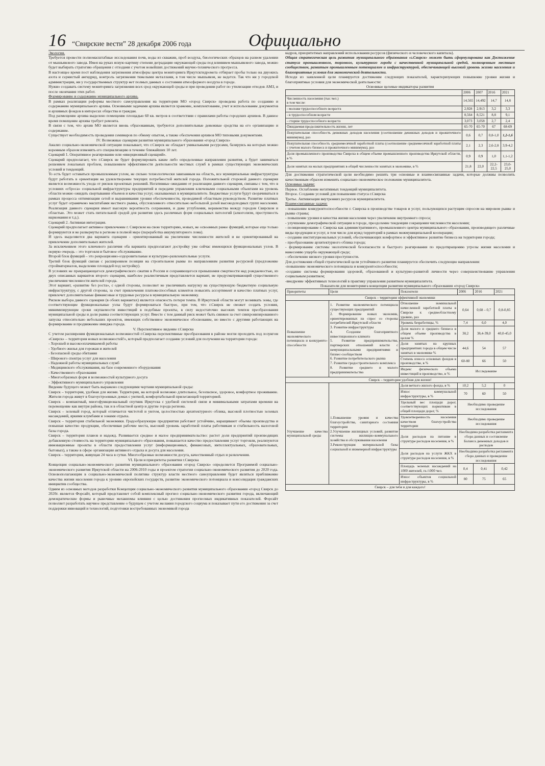16 “Свирские вести” 28 декабря 2006 года Официально
Экология.
Требуется провести полномасштабные исследования почв, воды из скважин, проб воздуха, биологических образцов на разном удалении от мышьякового завода. Имея на руках ясную картину степени деградации окружающей среды под влиянием мышьякового завода, можно будет выбирать стратегию обращения с отходами с учетом новейших достижений научно-технического прогресса.
В настоящее время пост наблюдения загрязнения атмосферы центра мониторинга Иркутскгидромета отбирает пробы только на двуокись азота и сернистый ангидрид, контроль загрязнения тяжелыми металлами, в том числе мышьяком, не ведется. Так что ни у городской администрации, ни у государственных структур нет полных данных о состоянии атмосферного воздуха в городе.
Нужно создавать систему мониторинга загрязнения всех сред окружающей среды и при проведении работ по утилизации отходов АМЗ, и после окончания этих работ.
Формирование и содержание муниципального архива.
В рамках реализации реформы местного самоуправления на территории МО «город Свирск» проведена работа по созданию и содержанию муниципального архива. Основными задачами архива является хранение, комплектование, учет и использование документов и архивных фондов в интересах общества и граждан.
Под размещение архива выделено помещение площадью 60 кв. метров в соответствии с правилами работы городских архивов. В данное время помещение архива требует ремонта.
В связи с тем, что архив МО является вновь образованным, требуются дополнительные денежные средства на его организацию и содержание.
Существует необходимость проведения семинаров по обмену опытом, а также обеспечения архивов МО типовыми документами.
IV. Возможные сценарии развития муниципального образования «город Свирск»
Анализ социально-экономической ситуации показывает, что г.Свирск не обладает уникальными ресурсами, базируясь на которых можно коренным образом изменить его специализацию в течение ближайших 10 лет.
Сценарий 1. Оперативное реагирование или «инерционный сценарий».
Сценарий предполагает, что г.Свирск не будет формулировать какие либо определенные направления развития, а будет заниматься решением локальных проблем, повышением эффективности деятельности местных служб в рамках существующих экономических условий и тенденций.
То есть будет оставаться промышленным узлом, не сильно технологически завязанным на область, все муниципальные инфраструктуры будут работать в ориентации на удовлетворение текущих потребностей жителей города. Положительной стороной данного сценария является возможность ухода от рисков проектных решений. Негативные ожидания от реализации данного сценария, связаны с тем, что в условиях «сброса» социальной инфраструктуры предприятий и передачи управления ключевыми социальными объектами на уровень области можно ожидать свертывания объемов и качества услуг, оказываемых в муниципалитете. Бюджетные услуги будут сворачиваться в рамках процесса оптимизации сетей и выравнивания уровня обеспеченности, проводимой областным руководством. Развитие платных услуг будет ограничено масштабами местного рынка, обусловленного относительно небольшой долей высокодоходных групп населения. Реализация данного сценария имеет высокую вероятность сохранения, и даже углубления, неравенства между городом Свирском и областью. Это может стать питательной средой для развития здесь различных форм социальных патологий (алкоголизм, преступность наркомания и т.д.).
Сценарий 2. Активная интеграция.
Сценарий предполагает активное привлечение г. Свирском на свою территорию, новых, не освоенных ранее функций, которые еще только формируются и не развернуты в регионе в полной мере (переработка аккумуляторного лома).
И здесь выделяются два варианта сценария - ориентированный на увеличение численности жителей и не ориентированный на привлечение дополнительных жителей.
За исключением этого ключевого различия оба варианта предполагают достройку уже сейчас имеющихся функциональных узлов. В первую очередь – это торговля и бытовое обслуживание.
Второй блок функций – это рекреационно-оздоровительные и культурно-развлекательные услуги.
Третий блок функций связан с расширением позиции на строительном рынке по направлениям развития ресурсной (предложение стройматериалов, выделение площадей под застройку).
В условиях не прекращающегося демографического сжатия в России и сохраняющегося превышения смертности над рождаемостью, из двух описанных вариантов второго сценария, наиболее реалистичным представляется вариант, не предусматривающий существенного увеличения численности жителей города.
Этот вариант, «развитие без роста», с одной стороны, позволяет не увеличивать нагрузку на существующую бюджетную социальную инфраструктуру, с другой стороны, за счет привлечения платежеспособных клиентов повысить ассортимент и качество платных услуг, привлечет дополнительные финансовые и трудовые ресурсы в муниципальную экономику.
Риском выбора данного сценария (в обоих вариантах) является опасность потери темпа. В Иркутской области могут возникать зоны, где соответствующие функциональные узлы будут формироваться быстрее, при том, что г.Свирск не сможет создать условия, минимизирующие сроки окупаемости инвестиций в подобные проекты, в силу недостаточно высоких темпов преобразования муниципальной среды и доли рынка соответствующих услуг. Вместе с тем данный риск может быть снижен за счет синхронизированного запуска относительно небольших проектов, имеющих собственное экономическое обоснование, но вместе с другими работающих на формирование и продвижение имиджа города.
V. Перспективное видение г.Свирска
С учетом расширения функциональных возможностей г.Свирска перспективные преобразования в районе могли проходить под лозунгом «Свирск» – территория новых возможностей!», который предполагает создание условий для получения на территории города:
- Хорошей и высокооплачиваемой работы
- Удобного жилья для горожан и жителей
- Безопасной среды обитания
- Широкого спектра услуг для населения
- Надежной работы муниципальных служб
- Медицинского обслуживания, на базе современного оборудования
- Качественного образования
- Многообразных форм и возможностей культурного досуга
- Эффективного муниципального управления
Видение будущего может быть выражено следующими чертами муниципальной среды:
Свирск – территория, удобная для жизни. Территория, на которой возможно длительное, безопасное, здоровое, комфортное проживание. Жители города живут в благоустроенных домах с уютной, комфортабельной прилегающей территорией.
Свирск – компактный, многофункциональный спутник Иркутска с удобной системой связи и минимальными затратами времени на перемещение как внутри района, так и в областной центр и другие города региона.
Свирск – зеленый город, который отличается чистотой и уютом, целостностью архитектурного облика, высокой плотностью зеленых насаждений, яркими клумбами и зонами отдыха.
Свирск – территория стабильной экономики. Градообразующие предприятия работают устойчиво, наращивают объемы производства и повышая качество продукции, обеспечивая рабочие места, высокий уровень заработной платы работникам и стабильность налоговой базы города.
Свирск – территория планов и надежд. Развивается среднее и малое предпринимательство: растет доля предприятий производящих добавленную стоимость на территории муниципального образования, повышается качество предоставления услуг торговли, реализуются инновационные проекты в области предоставления услуг (информационных, финансовых, интеллектуальных, образовательных, бытовых), а также в сфере организации активного отдыха и досуга для населения.
Свирск – территория, живущая 24 часа в сутки. Многообразные возможности досуга, качественный отдых и развлечения.
VI. Цели и приоритеты развития г.Свирска
Концепция социально-экономического развития муниципального образования «город Свирск» определяется Программой социально-экономического развития Иркутской области на 2006-2010 годы и проектом стратегии социально-экономического развития до 2020 года. Основополагающим в социально-экономической политике структур власти местного самоуправления будет являться приближение качества жизни населения города к уровню европейских государств, развитие экономического потенциала и консолидация гражданских инициатив сообщества.
Одним из основных методов разработки Концепции социально-экономического развития муниципального образования «город Свирск до 2020г. является Форсайт, который представляет собой комплексный прогноз социально-экономического развития города, включающий демократические формы и рыночные механизмы влияния с целью достижения прогнозных индикативных показателей. Форсайт позволяет разработать научное представление о будущем с учетом желания городского социума и показывает пути его достижения за счет поддержки инноваций и технологий, подготовки востребованных экономикой города
кадров, приоритетных направлений использования ресурсов (физического и человеческого капитала).
Общая стратегическая цель развития муниципального образования «г.Свирск» может быть сформулирована как Достижение статуса промышленного, торгового, культурного города с качественной муниципальной средой, полноценным местным сообществом, развитым промышленным потенциалом и инфраструктурой, обеспечивающей высокий уровень жизни населения и благоприятные условия для экономической деятельности.
Исходя из заявленной цели планируется достижение следующих показателей, характеризующих повышение уровня жизни и благоприятные условия для экономической деятельности:
Основные целевые индикаторы развития
| | 2006 | 2007 | 2016 | 2021 |
| --- | --- | --- | --- | --- |
| Численность населения (тыс.чел.) в том числе: | 14,565 | 14,492 | 14,7 | 14,8 |
| - моложе трудоспособного возраста | 2,928 | 2,913 | 3,2 | 3,3 |
| - в трудоспособном возрасте | 8,564 | 8,521 | 8,8 | 9,1 |
| - старше трудоспособного возраста | 3,073 | 3,058 | 2,7 | 2,4 |
| Ожидаемая продолжительность жизни, лет | 65-70 | 65-70 | 67 | 68-69 |
| Покупательная способность денежных доходов населения (соотношение денежных доходов и прожиточного минимума), раз | 0,6 | 0,7 | 0,8-1,0 | 1,2-1,6 |
| Покупательная способность среднемесячной заработной платы (соотношение среднемесячной заработной платы с учетом малого бизнеса и прожиточного минимума), раз | 2,1 | 2,3 | 2,6-2,8 | 3,9-4,2 |
| Доля промышленного производства Свирска в общем объеме промышленного производства Иркутской области, в % | 0,9 | 0,9 | 1,0 | 1,1-1,2 |
| Доля занятых на малых предприятиях в общей численности занятых в экономике, в % | 21,8 | 22,0 | 22,2-22,5 | 23,0-25,0 |
Для достижения стратегической цели необходимо решить три основные и взаимосвязанные задачи, которые должны позволить качественным образом изменить социально-экономическое положение муниципалитета.
Основные задачи:
Первое. Ослабление негативных тенденций муниципалитета.
Второе. Создание условий для повышения статуса г.Свирска
Третье. Активизация внутренних ресурсов муниципалитета.
Взаимосвязанные задачи:
- повышение конкурентоспособности г. Свирска в производстве товаров и услуг, пользующихся растущим спросом на мировом рынке и рынке страны;
- повышение уровня и качества жизни населения через увеличение внутреннего спроса;
- улучшение демографической ситуации в городе, преодоление тенденции сокращения численности населения;
- позиционирование г. Свирска как административного, промышленного центра муниципального образования, производящего различные виды продукции и услуг, в том числе для нужд территорий в рамках межмуниципальной кооперации;
- создание институциональных условий, обеспечивающих комфортное и эффективное развитие бизнеса на территории города;
- преобразование архитектурного облика города;
- формирование системы экологической безопасности и быстрого реагирования по предотвращению угрозы жизни населения и нанесению ущерба окружающей среде;
- обеспечение низкого уровня преступности.
Для достижения общей стратегической цели устойчивого развития планируется обеспечить следующие направления:
-повышение экономического потенциала и конкурентоспособности;
-создание системы формирования здоровой, образованной и культурно-развитой личности через совершенствование управления социальным развитием;
-внедрение эффективных технологий в практику управления развитием муниципалитета.
Показатели для мониторинга концепции развития муниципального образования «город Свирск»
| Приоритеты | Цели | Показатели | 2006 | 2016 | 2021 |
| --- | --- | --- | --- | --- | --- |
| Свирск – территория эффективной экономики | | | | | |
| Повышение экономического потенциала и конкуренто-способности | 1. Развитие экономического потенциала существующих предприятий 2. Формирование новых экономик, ориентированных на спрос со стороны потребителей Иркутской области 3. Развитие инфраструктуры 4. Создание благоприятного инвестиционного климата 5. Развитие предпринимательства, партнерских отношений власти с немуниципальными предприятиями и бизнес-сообществом 6. Развитие потребительского рынка 7. Развитие градостроительного комплекса 8. Развитие среднего и малого предпринимательства | Отношение номинальной начисленной заработной платы в Свирске к среднеобластному уровню, раз | 0,64 | 0,68 – 0,7 | 0,8-0,85 |
| | | Уровень безработицы, % | 7,4 | 6,0 | 4,0 |
| | | Доля малого и среднего бизнеса в общем объеме производства в целом % | 38,2 | 38,4-39,0 | 40,0-45,0 |
| | | Доля занятых на крупных предприятиях города в общем числе занятых в экономике % | 44,6 | 54 | 57 |
| | | Степень износа основных фондов в производстве, в % | 60-80 | 66 | 50 |
| | | Индекс физического объема инвестиций в производство, в % | Исследование | | |
| Свирск – территория удобная для жизни! | | | | | |
| Улучшение качества муниципальной среды | 1.Повышение уровня и качества благоустройства, санитарного состояния территории 2.Улучшение жилищных условий, развитие системы жилищно-коммунального хозяйства и обслуживания населения 3.Реконструкция материальной базы социальной и инженерной инфраструктуры | Доля ветхого жилого фонда, в % | 10,2 | 5,2 | 0 |
| | | Износ коммунальной инфраструктуры, в % | 70 | 60 | 50 |
| | | Удельный вес площади дорог, соответствующих нормативам в общей площади дорог, % | Необходимо проведение исследования | | |
| | | Удовлетворенность населения качеством благоустройства территории | Необходимо проведение исследования | | |
| | | Доля расходов на питание в структуре расходов населения, в % | Необходима разработка регламента сбора данных и составление Баланса денежных доходов и расходов | | |
| | | Доля расходов на услуги ЖКХ в структуре расходов населения, в % | Необходима разработка регламента сбора данных и проведение исследования | | |
| | | Площадь зеленых насаждений на 1000 жителей, га./1000 чел. | 0,4 | 0,41 | 0,42 |
| | | Износ объектов социальной инфраструктуры, в % | 80 | 75 | 65 |
| Свирск – для тебя и для каждого! | | | | | |